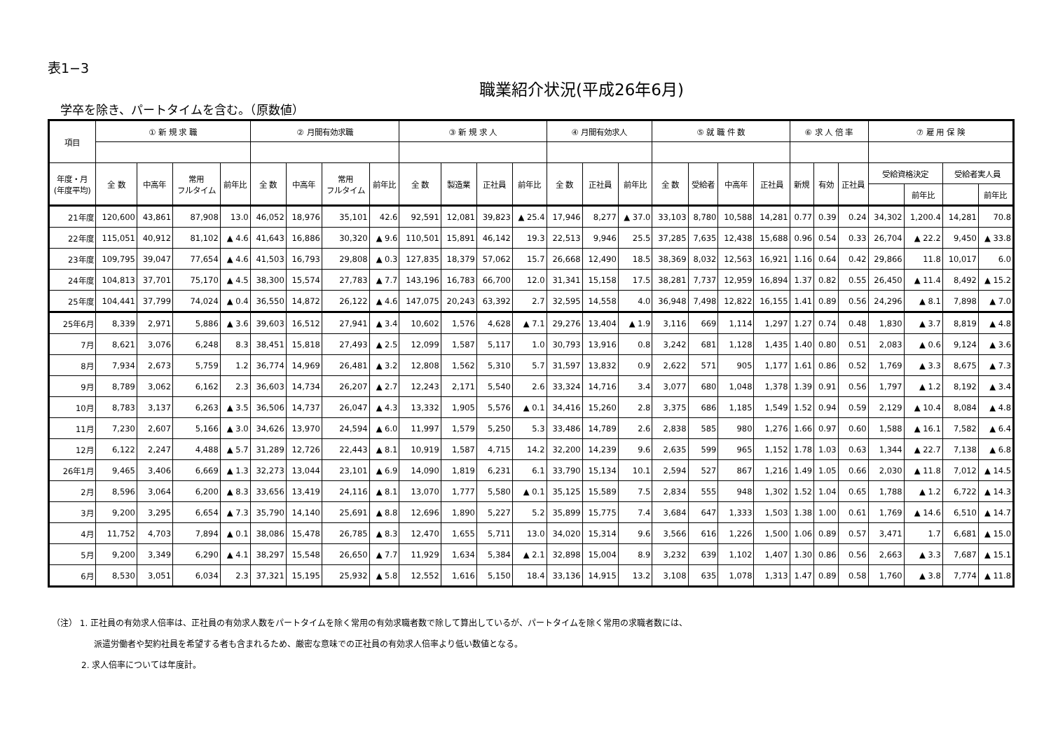表1−3
職業紹介状況(平成26年6月)
学卒を除き、パートタイムを含む。（原数値）
| 項目 | ① 新 規 求 職 | | | | ② 月間有効求職 | | | | ③ 新 規 求 人 | | | | ④ 月間有効求人 | | | ⑤ 就 職 件 数 | | | | ⑥ 求 人 倍 率 | | | ⑦ 雇 用 保 険 | | | |
| --- | --- | --- | --- | --- | --- | --- | --- | --- | --- | --- | --- | --- | --- | --- | --- | --- | --- | --- | --- | --- | --- | --- | --- | --- | --- | --- |
| 年度・月 (年度平均) | 全 数 | 中高年 | 常用 フルタイム | 前年比 | 全 数 | 中高年 | 常用 フルタイム | 前年比 | 全 数 | 製造業 | 正社員 | 前年比 | 全 数 | 正社員 | 前年比 | 全 数 | 受給者 | 中高年 | 正社員 | 新規 | 有効 | 正社員 | 受給資格決定 | | 受給者実人員 | |
| | | | | | | | | | | | | | | | | | | | | | | | | 前年比 | | 前年比 |
| 21年度 | 120,600 | 43,861 | 87,908 | 13.0 | 46,052 | 18,976 | 35,101 | 42.6 | 92,591 | 12,081 | 39,823 | ▲ 25.4 | 17,946 | 8,277 | ▲ 37.0 | 33,103 | 8,780 | 10,588 | 14,281 | 0.77 | 0.39 | 0.24 | 34,302 | 1,200.4 | 14,281 | 70.8 |
| 22年度 | 115,051 | 40,912 | 81,102 | ▲ 4.6 | 41,643 | 16,886 | 30,320 | ▲ 9.6 | 110,501 | 15,891 | 46,142 | 19.3 | 22,513 | 9,946 | 25.5 | 37,285 | 7,635 | 12,438 | 15,688 | 0.96 | 0.54 | 0.33 | 26,704 | ▲ 22.2 | 9,450 | ▲ 33.8 |
| 23年度 | 109,795 | 39,047 | 77,654 | ▲ 4.6 | 41,503 | 16,793 | 29,808 | ▲ 0.3 | 127,835 | 18,379 | 57,062 | 15.7 | 26,668 | 12,490 | 18.5 | 38,369 | 8,032 | 12,563 | 16,921 | 1.16 | 0.64 | 0.42 | 29,866 | 11.8 | 10,017 | 6.0 |
| 24年度 | 104,813 | 37,701 | 75,170 | ▲ 4.5 | 38,300 | 15,574 | 27,783 | ▲ 7.7 | 143,196 | 16,783 | 66,700 | 12.0 | 31,341 | 15,158 | 17.5 | 38,281 | 7,737 | 12,959 | 16,894 | 1.37 | 0.82 | 0.55 | 26,450 | ▲ 11.4 | 8,492 | ▲ 15.2 |
| 25年度 | 104,441 | 37,799 | 74,024 | ▲ 0.4 | 36,550 | 14,872 | 26,122 | ▲ 4.6 | 147,075 | 20,243 | 63,392 | 2.7 | 32,595 | 14,558 | 4.0 | 36,948 | 7,498 | 12,822 | 16,155 | 1.41 | 0.89 | 0.56 | 24,296 | ▲ 8.1 | 7,898 | ▲ 7.0 |
| 25年6月 | 8,339 | 2,971 | 5,886 | ▲ 3.6 | 39,603 | 16,512 | 27,941 | ▲ 3.4 | 10,602 | 1,576 | 4,628 | ▲ 7.1 | 29,276 | 13,404 | ▲ 1.9 | 3,116 | 669 | 1,114 | 1,297 | 1.27 | 0.74 | 0.48 | 1,830 | ▲ 3.7 | 8,819 | ▲ 4.8 |
| 7月 | 8,621 | 3,076 | 6,248 | 8.3 | 38,451 | 15,818 | 27,493 | ▲ 2.5 | 12,099 | 1,587 | 5,117 | 1.0 | 30,793 | 13,916 | 0.8 | 3,242 | 681 | 1,128 | 1,435 | 1.40 | 0.80 | 0.51 | 2,083 | ▲ 0.6 | 9,124 | ▲ 3.6 |
| 8月 | 7,934 | 2,673 | 5,759 | 1.2 | 36,774 | 14,969 | 26,481 | ▲ 3.2 | 12,808 | 1,562 | 5,310 | 5.7 | 31,597 | 13,832 | 0.9 | 2,622 | 571 | 905 | 1,177 | 1.61 | 0.86 | 0.52 | 1,769 | ▲ 3.3 | 8,675 | ▲ 7.3 |
| 9月 | 8,789 | 3,062 | 6,162 | 2.3 | 36,603 | 14,734 | 26,207 | ▲ 2.7 | 12,243 | 2,171 | 5,540 | 2.6 | 33,324 | 14,716 | 3.4 | 3,077 | 680 | 1,048 | 1,378 | 1.39 | 0.91 | 0.56 | 1,797 | ▲ 1.2 | 8,192 | ▲ 3.4 |
| 10月 | 8,783 | 3,137 | 6,263 | ▲ 3.5 | 36,506 | 14,737 | 26,047 | ▲ 4.3 | 13,332 | 1,905 | 5,576 | ▲ 0.1 | 34,416 | 15,260 | 2.8 | 3,375 | 686 | 1,185 | 1,549 | 1.52 | 0.94 | 0.59 | 2,129 | ▲ 10.4 | 8,084 | ▲ 4.8 |
| 11月 | 7,230 | 2,607 | 5,166 | ▲ 3.0 | 34,626 | 13,970 | 24,594 | ▲ 6.0 | 11,997 | 1,579 | 5,250 | 5.3 | 33,486 | 14,789 | 2.6 | 2,838 | 585 | 980 | 1,276 | 1.66 | 0.97 | 0.60 | 1,588 | ▲ 16.1 | 7,582 | ▲ 6.4 |
| 12月 | 6,122 | 2,247 | 4,488 | ▲ 5.7 | 31,289 | 12,726 | 22,443 | ▲ 8.1 | 10,919 | 1,587 | 4,715 | 14.2 | 32,200 | 14,239 | 9.6 | 2,635 | 599 | 965 | 1,152 | 1.78 | 1.03 | 0.63 | 1,344 | ▲ 22.7 | 7,138 | ▲ 6.8 |
| 26年1月 | 9,465 | 3,406 | 6,669 | ▲ 1.3 | 32,273 | 13,044 | 23,101 | ▲ 6.9 | 14,090 | 1,819 | 6,231 | 6.1 | 33,790 | 15,134 | 10.1 | 2,594 | 527 | 867 | 1,216 | 1.49 | 1.05 | 0.66 | 2,030 | ▲ 11.8 | 7,012 | ▲ 14.5 |
| 2月 | 8,596 | 3,064 | 6,200 | ▲ 8.3 | 33,656 | 13,419 | 24,116 | ▲ 8.1 | 13,070 | 1,777 | 5,580 | ▲ 0.1 | 35,125 | 15,589 | 7.5 | 2,834 | 555 | 948 | 1,302 | 1.52 | 1.04 | 0.65 | 1,788 | ▲ 1.2 | 6,722 | ▲ 14.3 |
| 3月 | 9,200 | 3,295 | 6,654 | ▲ 7.3 | 35,790 | 14,140 | 25,691 | ▲ 8.8 | 12,696 | 1,890 | 5,227 | 5.2 | 35,899 | 15,775 | 7.4 | 3,684 | 647 | 1,333 | 1,503 | 1.38 | 1.00 | 0.61 | 1,769 | ▲ 14.6 | 6,510 | ▲ 14.7 |
| 4月 | 11,752 | 4,703 | 7,894 | ▲ 0.1 | 38,086 | 15,478 | 26,785 | ▲ 8.3 | 12,470 | 1,655 | 5,711 | 13.0 | 34,020 | 15,314 | 9.6 | 3,566 | 616 | 1,226 | 1,500 | 1.06 | 0.89 | 0.57 | 3,471 | 1.7 | 6,681 | ▲ 15.0 |
| 5月 | 9,200 | 3,349 | 6,290 | ▲ 4.1 | 38,297 | 15,548 | 26,650 | ▲ 7.7 | 11,929 | 1,634 | 5,384 | ▲ 2.1 | 32,898 | 15,004 | 8.9 | 3,232 | 639 | 1,102 | 1,407 | 1.30 | 0.86 | 0.56 | 2,663 | ▲ 3.3 | 7,687 | ▲ 15.1 |
| 6月 | 8,530 | 3,051 | 6,034 | 2.3 | 37,321 | 15,195 | 25,932 | ▲ 5.8 | 12,552 | 1,616 | 5,150 | 18.4 | 33,136 | 14,915 | 13.2 | 3,108 | 635 | 1,078 | 1,313 | 1.47 | 0.89 | 0.58 | 1,760 | ▲ 3.8 | 7,774 | ▲ 11.8 |
（注） 1. 正社員の有効求人倍率は、正社員の有効求人数をパートタイムを除く常用の有効求職者数で除して算出しているが、パートタイムを除く常用の求職者数には、
派遣労働者や契約社員を希望する者も含まれるため、厳密な意味での正社員の有効求人倍率より低い数値となる。
2. 求人倍率については年度計。